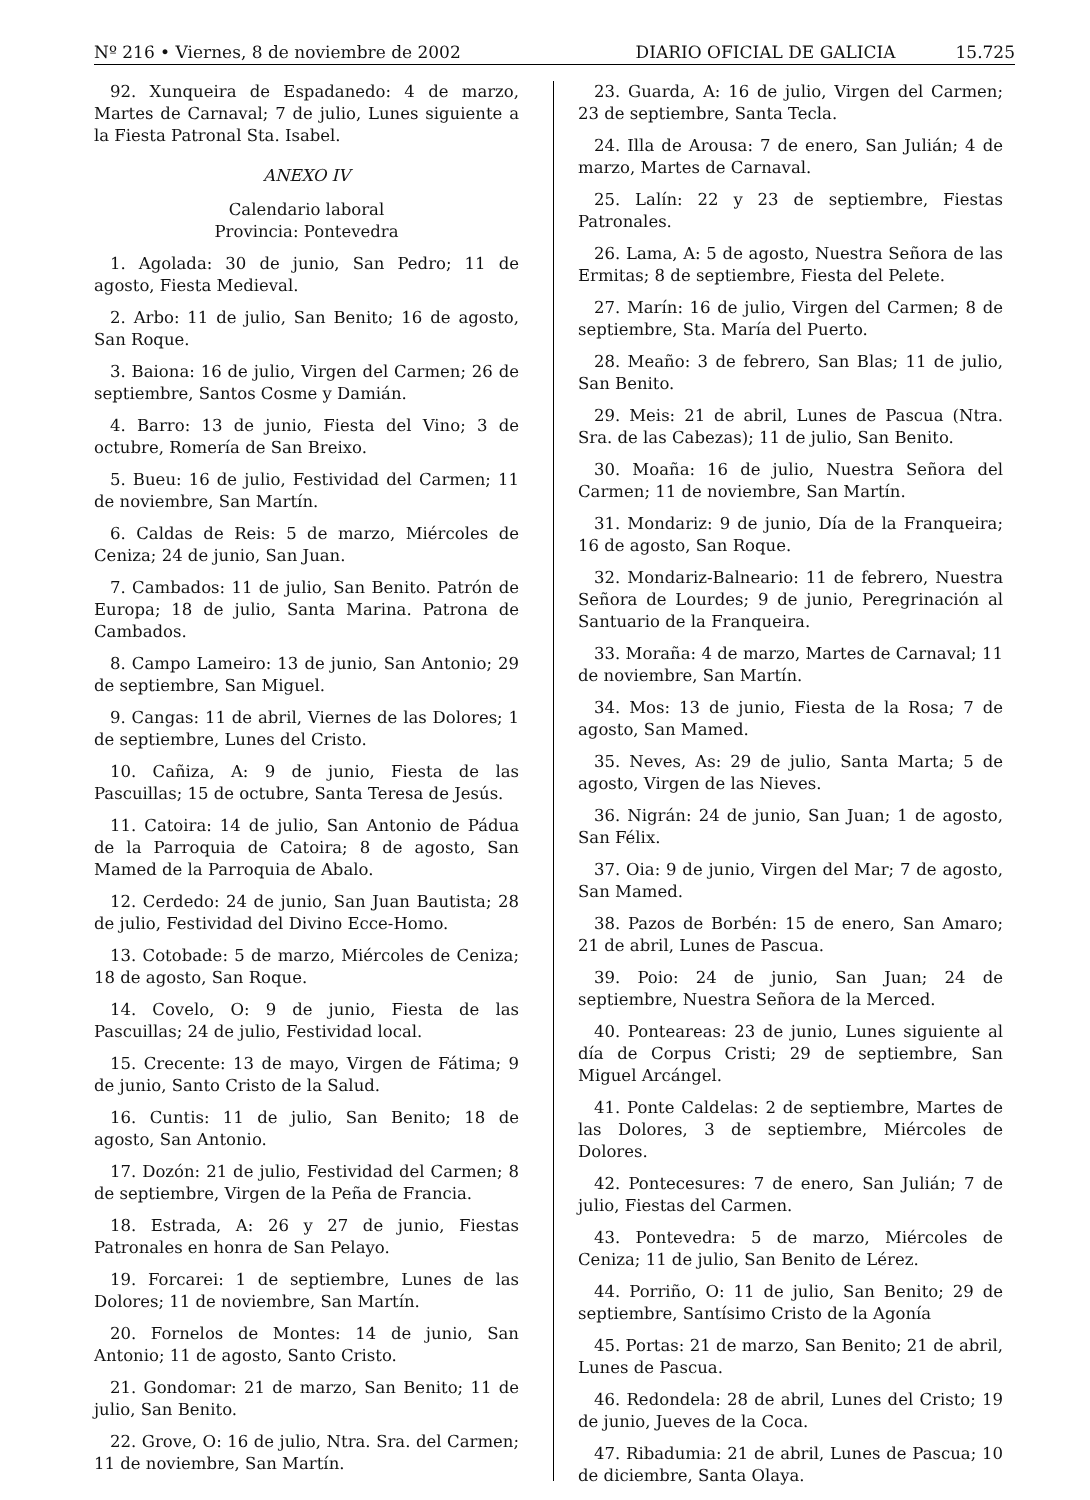Nº 216 • Viernes, 8 de noviembre de 2002 DIARIO OFICIAL DE GALICIA 15.725
92. Xunqueira de Espadanedo: 4 de marzo, Martes de Carnaval; 7 de julio, Lunes siguiente a la Fiesta Patronal Sta. Isabel.
ANEXO IV
Calendario laboral
Provincia: Pontevedra
1. Agolada: 30 de junio, San Pedro; 11 de agosto, Fiesta Medieval.
2. Arbo: 11 de julio, San Benito; 16 de agosto, San Roque.
3. Baiona: 16 de julio, Virgen del Carmen; 26 de septiembre, Santos Cosme y Damián.
4. Barro: 13 de junio, Fiesta del Vino; 3 de octubre, Romería de San Breixo.
5. Bueu: 16 de julio, Festividad del Carmen; 11 de noviembre, San Martín.
6. Caldas de Reis: 5 de marzo, Miércoles de Ceniza; 24 de junio, San Juan.
7. Cambados: 11 de julio, San Benito. Patrón de Europa; 18 de julio, Santa Marina. Patrona de Cambados.
8. Campo Lameiro: 13 de junio, San Antonio; 29 de septiembre, San Miguel.
9. Cangas: 11 de abril, Viernes de las Dolores; 1 de septiembre, Lunes del Cristo.
10. Cañiza, A: 9 de junio, Fiesta de las Pascuillas; 15 de octubre, Santa Teresa de Jesús.
11. Catoira: 14 de julio, San Antonio de Pádua de la Parroquia de Catoira; 8 de agosto, San Mamed de la Parroquia de Abalo.
12. Cerdedo: 24 de junio, San Juan Bautista; 28 de julio, Festividad del Divino Ecce-Homo.
13. Cotobade: 5 de marzo, Miércoles de Ceniza; 18 de agosto, San Roque.
14. Covelo, O: 9 de junio, Fiesta de las Pascuillas; 24 de julio, Festividad local.
15. Crecente: 13 de mayo, Virgen de Fátima; 9 de junio, Santo Cristo de la Salud.
16. Cuntis: 11 de julio, San Benito; 18 de agosto, San Antonio.
17. Dozón: 21 de julio, Festividad del Carmen; 8 de septiembre, Virgen de la Peña de Francia.
18. Estrada, A: 26 y 27 de junio, Fiestas Patronales en honra de San Pelayo.
19. Forcarei: 1 de septiembre, Lunes de las Dolores; 11 de noviembre, San Martín.
20. Fornelos de Montes: 14 de junio, San Antonio; 11 de agosto, Santo Cristo.
21. Gondomar: 21 de marzo, San Benito; 11 de julio, San Benito.
22. Grove, O: 16 de julio, Ntra. Sra. del Carmen; 11 de noviembre, San Martín.
23. Guarda, A: 16 de julio, Virgen del Carmen; 23 de septiembre, Santa Tecla.
24. Illa de Arousa: 7 de enero, San Julián; 4 de marzo, Martes de Carnaval.
25. Lalín: 22 y 23 de septiembre, Fiestas Patronales.
26. Lama, A: 5 de agosto, Nuestra Señora de las Ermitas; 8 de septiembre, Fiesta del Pelete.
27. Marín: 16 de julio, Virgen del Carmen; 8 de septiembre, Sta. María del Puerto.
28. Meaño: 3 de febrero, San Blas; 11 de julio, San Benito.
29. Meis: 21 de abril, Lunes de Pascua (Ntra. Sra. de las Cabezas); 11 de julio, San Benito.
30. Moaña: 16 de julio, Nuestra Señora del Carmen; 11 de noviembre, San Martín.
31. Mondariz: 9 de junio, Día de la Franqueira; 16 de agosto, San Roque.
32. Mondariz-Balneario: 11 de febrero, Nuestra Señora de Lourdes; 9 de junio, Peregrinación al Santuario de la Franqueira.
33. Moraña: 4 de marzo, Martes de Carnaval; 11 de noviembre, San Martín.
34. Mos: 13 de junio, Fiesta de la Rosa; 7 de agosto, San Mamed.
35. Neves, As: 29 de julio, Santa Marta; 5 de agosto, Virgen de las Nieves.
36. Nigrán: 24 de junio, San Juan; 1 de agosto, San Félix.
37. Oia: 9 de junio, Virgen del Mar; 7 de agosto, San Mamed.
38. Pazos de Borbén: 15 de enero, San Amaro; 21 de abril, Lunes de Pascua.
39. Poio: 24 de junio, San Juan; 24 de septiembre, Nuestra Señora de la Merced.
40. Ponteareas: 23 de junio, Lunes siguiente al día de Corpus Cristi; 29 de septiembre, San Miguel Arcángel.
41. Ponte Caldelas: 2 de septiembre, Martes de las Dolores, 3 de septiembre, Miércoles de Dolores.
42. Pontecesures: 7 de enero, San Julián; 7 de julio, Fiestas del Carmen.
43. Pontevedra: 5 de marzo, Miércoles de Ceniza; 11 de julio, San Benito de Lérez.
44. Porriño, O: 11 de julio, San Benito; 29 de septiembre, Santísimo Cristo de la Agonía
45. Portas: 21 de marzo, San Benito; 21 de abril, Lunes de Pascua.
46. Redondela: 28 de abril, Lunes del Cristo; 19 de junio, Jueves de la Coca.
47. Ribadumia: 21 de abril, Lunes de Pascua; 10 de diciembre, Santa Olaya.